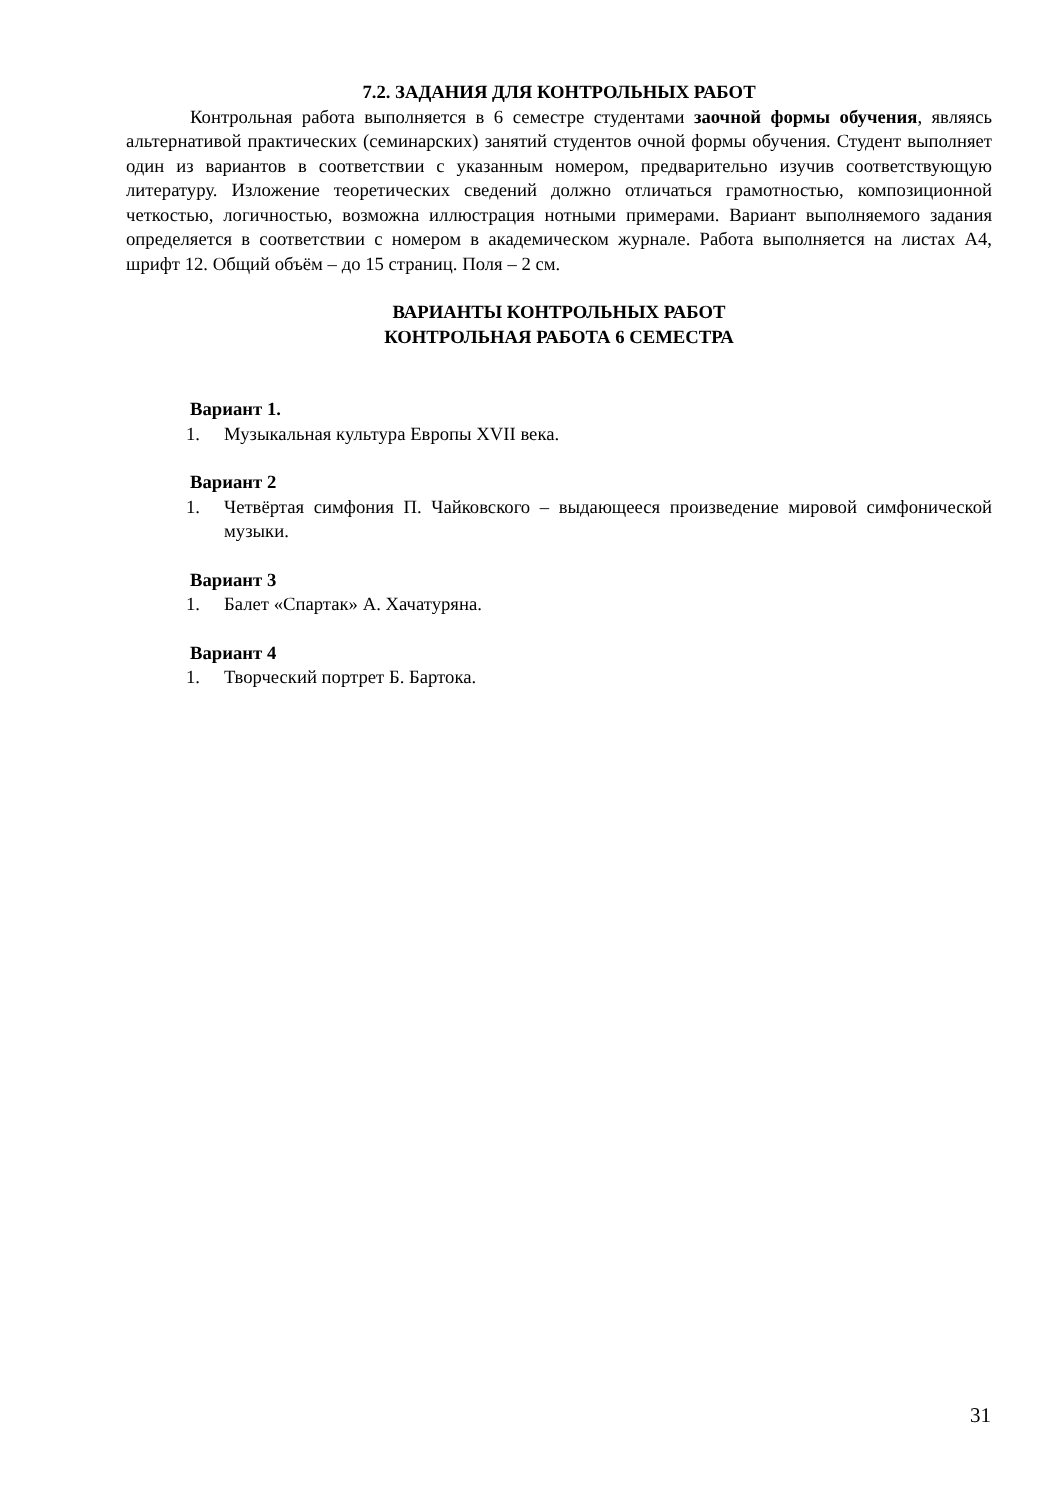7.2. ЗАДАНИЯ ДЛЯ КОНТРОЛЬНЫХ РАБОТ
Контрольная работа выполняется в 6 семестре студентами заочной формы обучения, являясь альтернативой практических (семинарских) занятий студентов очной формы обучения. Студент выполняет один из вариантов в соответствии с указанным номером, предварительно изучив соответствующую литературу. Изложение теоретических сведений должно отличаться грамотностью, композиционной четкостью, логичностью, возможна иллюстрация нотными примерами. Вариант выполняемого задания определяется в соответствии с номером в академическом журнале. Работа выполняется на листах А4, шрифт 12. Общий объём – до 15 страниц. Поля – 2 см.
ВАРИАНТЫ КОНТРОЛЬНЫХ РАБОТ
КОНТРОЛЬНАЯ РАБОТА 6 СЕМЕСТРА
Вариант 1.
1. Музыкальная культура Европы XVII века.
Вариант 2
1. Четвёртая симфония П. Чайковского – выдающееся произведение мировой симфонической музыки.
Вариант 3
1. Балет «Спартак» А. Хачатуряна.
Вариант 4
1. Творческий портрет Б. Бартока.
31